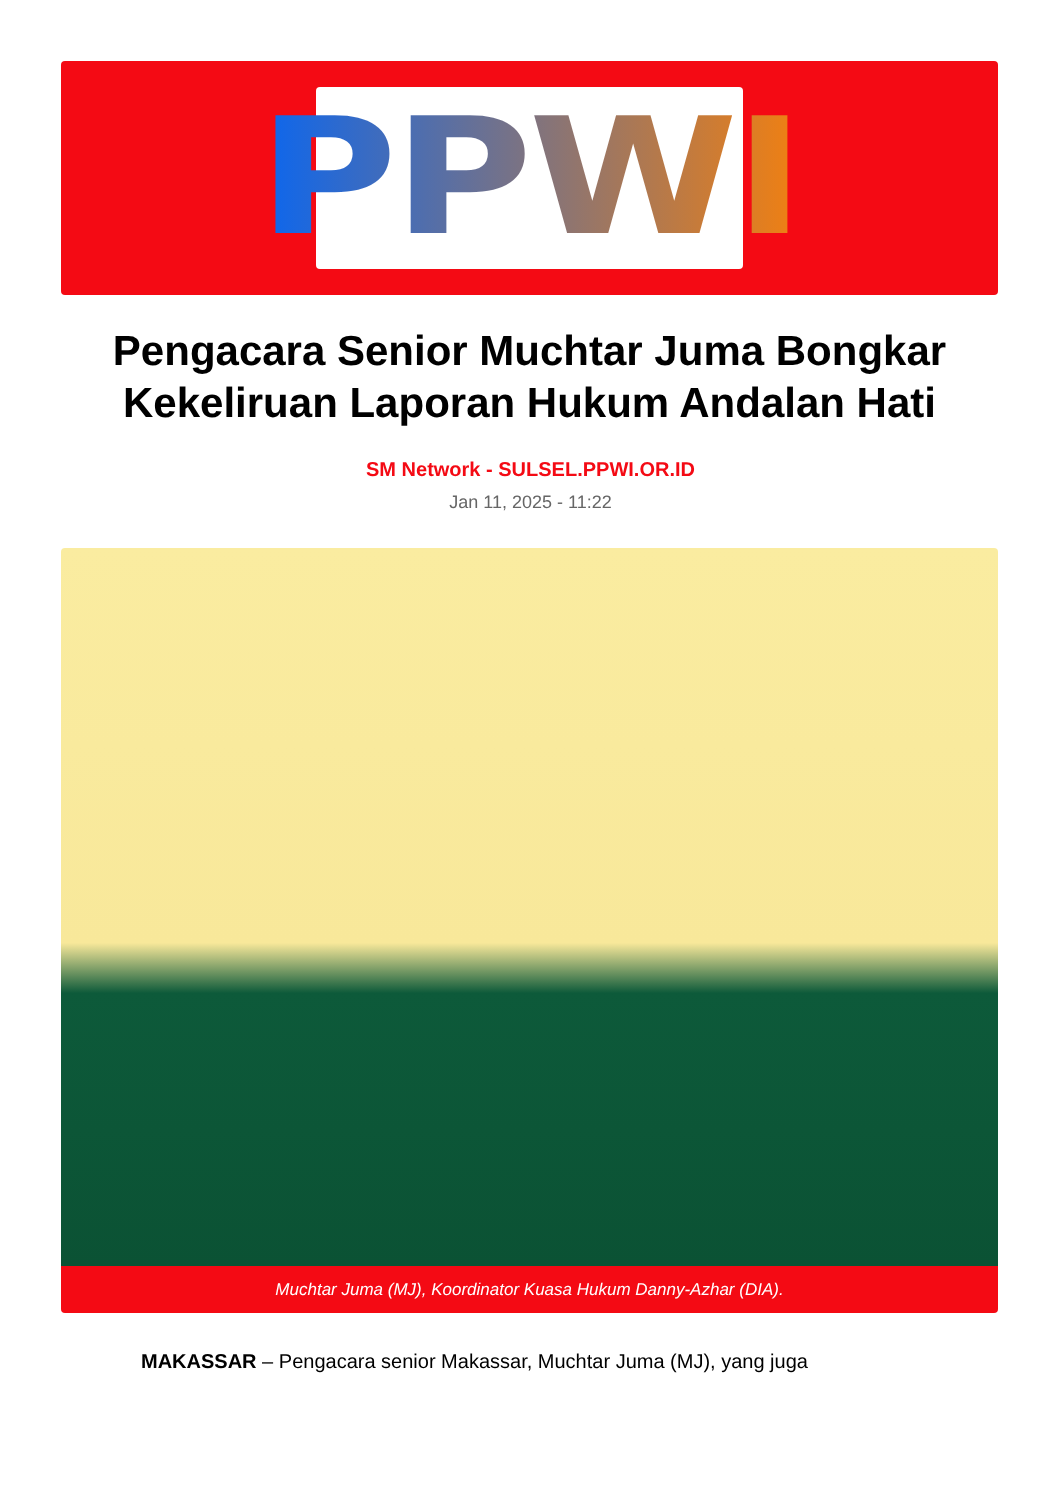PPWI
Pengacara Senior Muchtar Juma Bongkar Kekeliruan Laporan Hukum Andalan Hati
SM Network - SULSEL.PPWI.OR.ID
Jan 11, 2025 - 11:22
Muchtar Juma (MJ), Koordinator Kuasa Hukum Danny-Azhar (DIA).
MAKASSAR – Pengacara senior Makassar, Muchtar Juma (MJ), yang juga